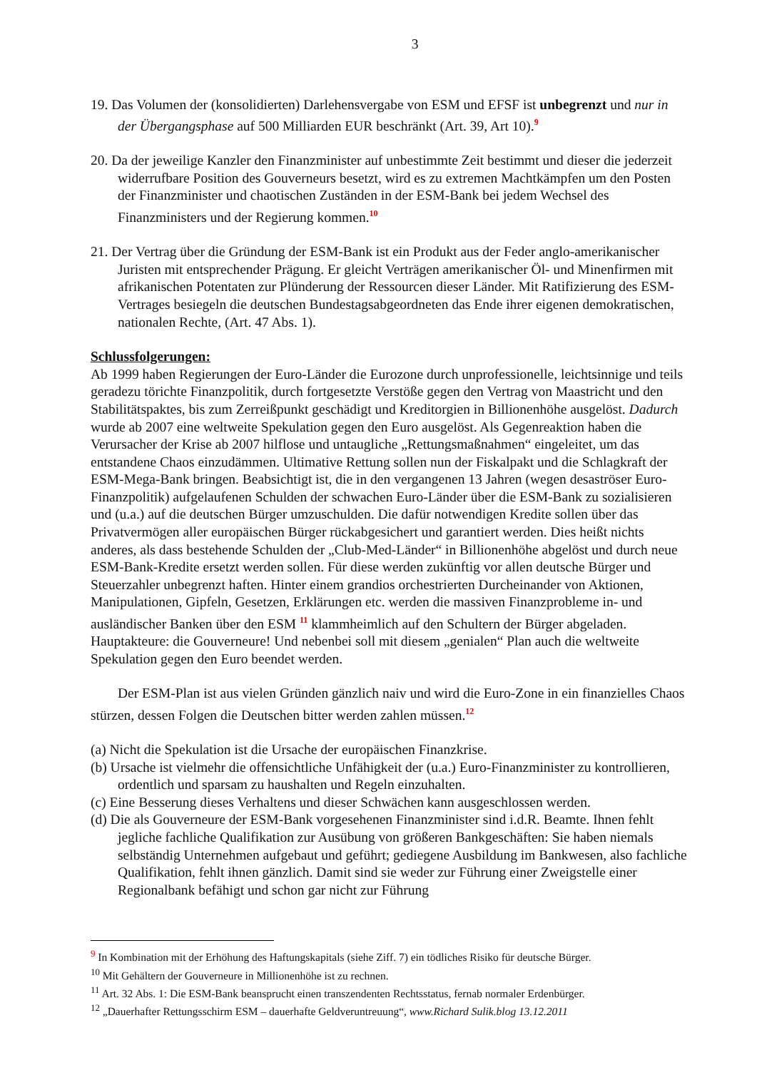3
19. Das Volumen der (konsolidierten) Darlehensvergabe von ESM und EFSF ist unbegrenzt und nur in der Übergangsphase auf 500 Milliarden EUR beschränkt (Art. 39, Art 10).<sup>9</sup>
20. Da der jeweilige Kanzler den Finanzminister auf unbestimmte Zeit bestimmt und dieser die jederzeit widerrufbare Position des Gouverneurs besetzt, wird es zu extremen Machtkämpfen um den Posten der Finanzminister und chaotischen Zuständen in der ESM-Bank bei jedem Wechsel des Finanzministers und der Regierung kommen.<sup>10</sup>
21. Der Vertrag über die Gründung der ESM-Bank ist ein Produkt aus der Feder anglo-amerikanischer Juristen mit entsprechender Prägung. Er gleicht Verträgen amerikanischer Öl- und Minenfirmen mit afrikanischen Potentaten zur Plünderung der Ressourcen dieser Länder. Mit Ratifizierung des ESM-Vertrages besiegeln die deutschen Bundestagsabgeordneten das Ende ihrer eigenen demokratischen, nationalen Rechte, (Art. 47 Abs. 1).
Schlussfolgerungen:
Ab 1999 haben Regierungen der Euro-Länder die Eurozone durch unprofessionelle, leichtsinnige und teils geradezu törichte Finanzpolitik, durch fortgesetzte Verstöße gegen den Vertrag von Maastricht und den Stabilitätspaktes, bis zum Zerreißpunkt geschädigt und Kreditorgien in Billionenhöhe ausgelöst. Dadurch wurde ab 2007 eine weltweite Spekulation gegen den Euro ausgelöst. Als Gegenreaktion haben die Verursacher der Krise ab 2007 hilflose und untaugliche „Rettungsmaßnahmen“ eingeleitet, um das entstandene Chaos einzudämmen. Ultimative Rettung sollen nun der Fiskalpakt und die Schlagkraft der ESM-Mega-Bank bringen. Beabsichtigt ist, die in den vergangenen 13 Jahren (wegen desaströser Euro-Finanzpolitik) aufgelaufenen Schulden der schwachen Euro-Länder über die ESM-Bank zu sozialisieren und (u.a.) auf die deutschen Bürger umzuschulden. Die dafür notwendigen Kredite sollen über das Privatvermögen aller europäischen Bürger rückabgesichert und garantiert werden. Dies heißt nichts anderes, als dass bestehende Schulden der „Club-Med-Länder“ in Billionenhöhe abgelöst und durch neue ESM-Bank-Kredite ersetzt werden sollen. Für diese werden zukünftig vor allen deutsche Bürger und Steuerzahler unbegrenzt haften. Hinter einem grandios orchestrierten Durcheinander von Aktionen, Manipulationen, Gipfeln, Gesetzen, Erklärungen etc. werden die massiven Finanzprobleme in- und ausländischer Banken über den ESM <sup>11</sup> klammheimlich auf den Schultern der Bürger abgeladen. Hauptakteure: die Gouverneure! Und nebenbei soll mit diesem „genialen“ Plan auch die weltweite Spekulation gegen den Euro beendet werden.
Der ESM-Plan ist aus vielen Gründen gänzlich naiv und wird die Euro-Zone in ein finanzielles Chaos stürzen, dessen Folgen die Deutschen bitter werden zahlen müssen.<sup>12</sup>
(a) Nicht die Spekulation ist die Ursache der europäischen Finanzkrise.
(b) Ursache ist vielmehr die offensichtliche Unfähigkeit der (u.a.) Euro-Finanzminister zu kontrollieren, ordentlich und sparsam zu haushalten und Regeln einzuhalten.
(c) Eine Besserung dieses Verhaltens und dieser Schwächen kann ausgeschlossen werden.
(d) Die als Gouverneure der ESM-Bank vorgesehenen Finanzminister sind i.d.R. Beamte. Ihnen fehlt jegliche fachliche Qualifikation zur Ausübung von größeren Bankgeschäften: Sie haben niemals selbständig Unternehmen aufgebaut und geführt; gediegene Ausbildung im Bankwesen, also fachliche Qualifikation, fehlt ihnen gänzlich. Damit sind sie weder zur Führung einer Zweigstelle einer Regionalbank befähigt und schon gar nicht zur Führung
<sup>9</sup> In Kombination mit der Erhöhung des Haftungskapitals (siehe Ziff. 7) ein tödliches Risiko für deutsche Bürger.
<sup>10</sup> Mit Gehältern der Gouverneure in Millionenhöhe ist zu rechnen.
<sup>11</sup> Art. 32 Abs. 1: Die ESM-Bank beansprucht einen transzendenten Rechtsstatus, fernab normaler Erdenbürger.
<sup>12</sup> „Dauerhafter Rettungsschirm ESM – dauerhafte Geldveruntreuung“, www.Richard Sulik.blog 13.12.2011